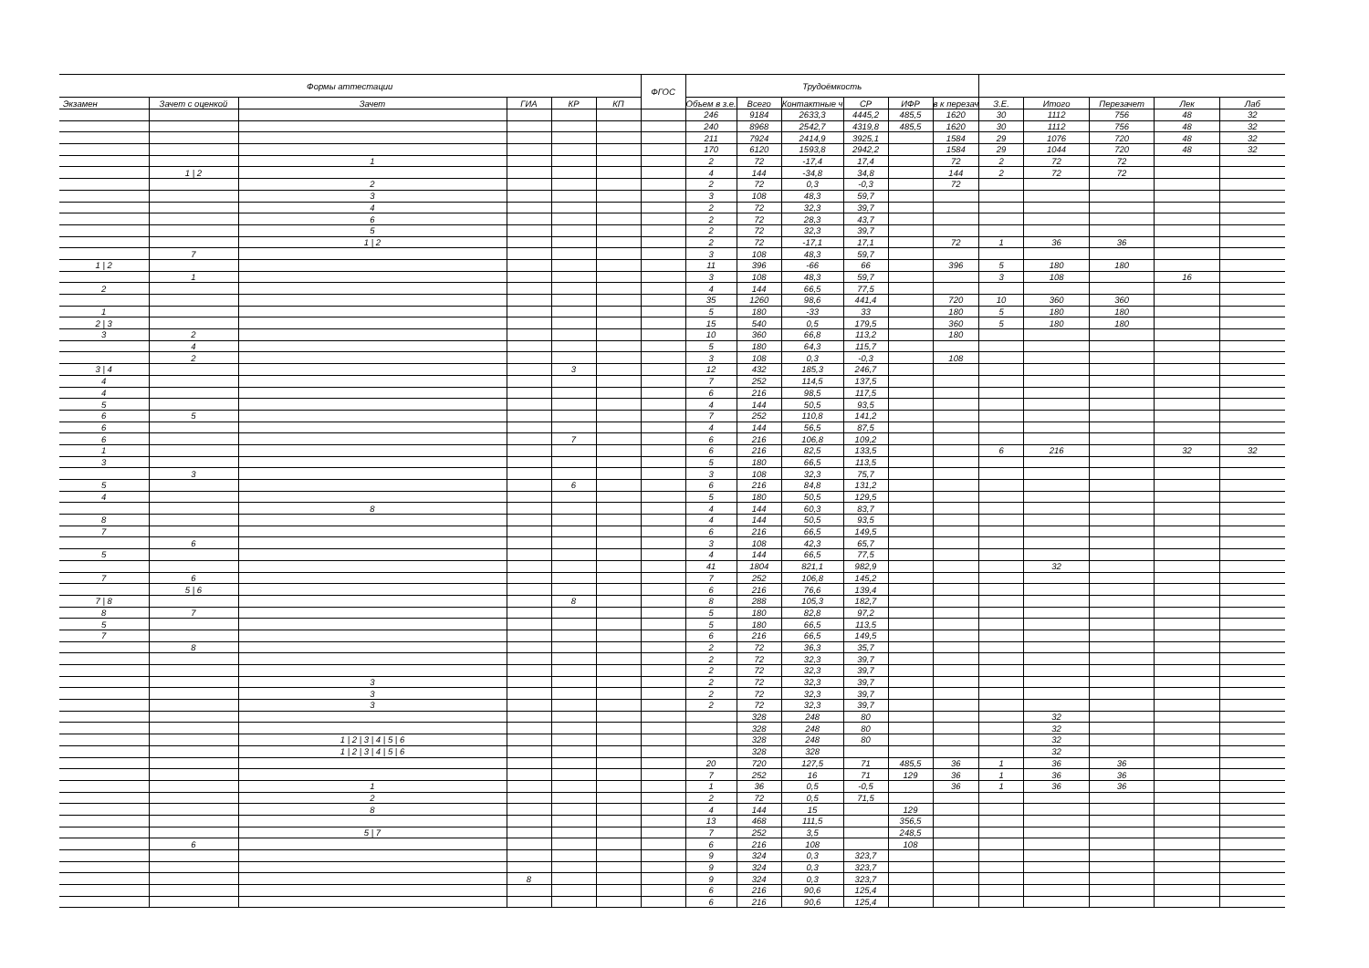| Формы аттестации | | | | | | ФГОС | Трудоёмкость | | | | | | | | | | |
| --- | --- | --- | --- | --- | --- | --- | --- | --- | --- | --- | --- | --- | --- | --- | --- | --- | --- |
| Экзамен | Зачет с оценкой | Зачет | ГИА | КР | КП | | Объем в з.е. | Всего | Контактные ч | СР | ИФР | в к перезач | З.Е. | Итого | Перезачет | Лек | Лаб |
| | | | | | | | 246 | 9184 | 2633,3 | 4445,2 | 485,5 | 1620 | 30 | 1112 | 756 | 48 | 32 |
| | | | | | | | 240 | 8968 | 2542,7 | 4319,8 | 485,5 | 1620 | 30 | 1112 | 756 | 48 | 32 |
| | | | | | | | 211 | 7924 | 2414,9 | 3925,1 | | 1584 | 29 | 1076 | 720 | 48 | 32 |
| | | | | | | | 170 | 6120 | 1593,8 | 2942,2 | | 1584 | 29 | 1044 | 720 | 48 | 32 |
| | | 1 | | | | | 2 | 72 | -17,4 | 17,4 | | 72 | 2 | 72 | 72 | | |
| | 1 / 2 | | | | | | 4 | 144 | -34,8 | 34,8 | | 144 | 2 | 72 | 72 | | |
| | | 2 | | | | | 2 | 72 | 0,3 | -0,3 | | 72 | | | | | |
| | | 3 | | | | | 3 | 108 | 48,3 | 59,7 | | | | | | | |
| | | 4 | | | | | 2 | 72 | 32,3 | 39,7 | | | | | | | |
| | | 6 | | | | | 2 | 72 | 28,3 | 43,7 | | | | | | | |
| | | 5 | | | | | 2 | 72 | 32,3 | 39,7 | | | | | | | |
| | | 1 / 2 | | | | | 2 | 72 | -17,1 | 17,1 | | 72 | 1 | 36 | 36 | | |
| | 7 | | | | | | 3 | 108 | 48,3 | 59,7 | | | | | | | |
| 1 / 2 | | | | | | | 11 | 396 | -66 | 66 | | 396 | 5 | 180 | 180 | | |
| | 1 | | | | | | 3 | 108 | 48,3 | 59,7 | | | 3 | 108 | | 16 | |
| 2 | | | | | | | 4 | 144 | 66,5 | 77,5 | | | | | | | |
| | | | | | | | 35 | 1260 | 98,6 | 441,4 | | 720 | 10 | 360 | 360 | | |
| 1 | | | | | | | 5 | 180 | -33 | 33 | | 180 | 5 | 180 | 180 | | |
| 2 / 3 | | | | | | | 15 | 540 | 0,5 | 179,5 | | 360 | 5 | 180 | 180 | | |
| 3 | 2 | | | | | | 10 | 360 | 66,8 | 113,2 | | 180 | | | | | |
| | 4 | | | | | | 5 | 180 | 64,3 | 115,7 | | | | | | | |
| | 2 | | | | | | 3 | 108 | 0,3 | -0,3 | | 108 | | | | | |
| 3 / 4 | | | | 3 | | | 12 | 432 | 185,3 | 246,7 | | | | | | | |
| 4 | | | | | | | 7 | 252 | 114,5 | 137,5 | | | | | | | |
| 4 | | | | | | | 6 | 216 | 98,5 | 117,5 | | | | | | | |
| 5 | | | | | | | 4 | 144 | 50,5 | 93,5 | | | | | | | |
| 6 | 5 | | | | | | 7 | 252 | 110,8 | 141,2 | | | | | | | |
| 6 | | | | | | | 4 | 144 | 56,5 | 87,5 | | | | | | | |
| 6 | | | | 7 | | | 6 | 216 | 106,8 | 109,2 | | | | | | | |
| 1 | | | | | | | 6 | 216 | 82,5 | 133,5 | | | 6 | 216 | | 32 | 32 |
| 3 | | | | | | | 5 | 180 | 66,5 | 113,5 | | | | | | | |
| | 3 | | | | | | 3 | 108 | 32,3 | 75,7 | | | | | | | |
| 5 | | | | 6 | | | 6 | 216 | 84,8 | 131,2 | | | | | | | |
| 4 | | | | | | | 5 | 180 | 50,5 | 129,5 | | | | | | | |
| | | 8 | | | | | 4 | 144 | 60,3 | 83,7 | | | | | | | |
| 8 | | | | | | | 4 | 144 | 50,5 | 93,5 | | | | | | | |
| 7 | | | | | | | 6 | 216 | 66,5 | 149,5 | | | | | | | |
| | 6 | | | | | | 3 | 108 | 42,3 | 65,7 | | | | | | | |
| 5 | | | | | | | 4 | 144 | 66,5 | 77,5 | | | | | | | |
| | | | | | | | 41 | 1804 | 821,1 | 982,9 | | | | 32 | | | |
| 7 | 6 | | | | | | 7 | 252 | 106,8 | 145,2 | | | | | | | |
| | 5 / 6 | | | | | | 6 | 216 | 76,6 | 139,4 | | | | | | | |
| 7 / 8 | | | | 8 | | | 8 | 288 | 105,3 | 182,7 | | | | | | | |
| 8 | 7 | | | | | | 5 | 180 | 82,8 | 97,2 | | | | | | | |
| 5 | | | | | | | 5 | 180 | 66,5 | 113,5 | | | | | | | |
| 7 | | | | | | | 6 | 216 | 66,5 | 149,5 | | | | | | | |
| | 8 | | | | | | 2 | 72 | 36,3 | 35,7 | | | | | | | |
| | | | | | | | 2 | 72 | 32,3 | 39,7 | | | | | | | |
| | | | | | | | 2 | 72 | 32,3 | 39,7 | | | | | | | |
| | | 3 | | | | | 2 | 72 | 32,3 | 39,7 | | | | | | | |
| | | 3 | | | | | 2 | 72 | 32,3 | 39,7 | | | | | | | |
| | | 3 | | | | | 2 | 72 | 32,3 | 39,7 | | | | | | | |
| | | | | | | | | 328 | 248 | 80 | | | | 32 | | | |
| | | | | | | | | 328 | 248 | 80 | | | | 32 | | | |
| | | 1 / 2 / 3 / 4 / 5 / 6 | | | | | | 328 | 248 | 80 | | | | 32 | | | |
| | | 1 / 2 / 3 / 4 / 5 / 6 | | | | | | 328 | 328 | | | | | 32 | | | |
| | | | | | | | 20 | 720 | 127,5 | 71 | 485,5 | 36 | 1 | 36 | 36 | | |
| | | | | | | | 7 | 252 | 16 | 71 | 129 | 36 | 1 | 36 | 36 | | |
| | | 1 | | | | | 1 | 36 | 0,5 | -0,5 | | 36 | 1 | 36 | 36 | | |
| | | 2 | | | | | 2 | 72 | 0,5 | 71,5 | | | | | | | |
| | | 8 | | | | | 4 | 144 | 15 | | 129 | | | | | | |
| | | | | | | | 13 | 468 | 111,5 | | 356,5 | | | | | | |
| | | 5 / 7 | | | | | 7 | 252 | 3,5 | | 248,5 | | | | | | |
| | 6 | | | | | | 6 | 216 | 108 | | 108 | | | | | | |
| | | | | | | | 9 | 324 | 0,3 | 323,7 | | | | | | | |
| | | | | | | | 9 | 324 | 0,3 | 323,7 | | | | | | | |
| | | | 8 | | | | 9 | 324 | 0,3 | 323,7 | | | | | | | |
| | | | | | | | 6 | 216 | 90,6 | 125,4 | | | | | | | |
| | | | | | | | 6 | 216 | 90,6 | 125,4 | | | | | | | |